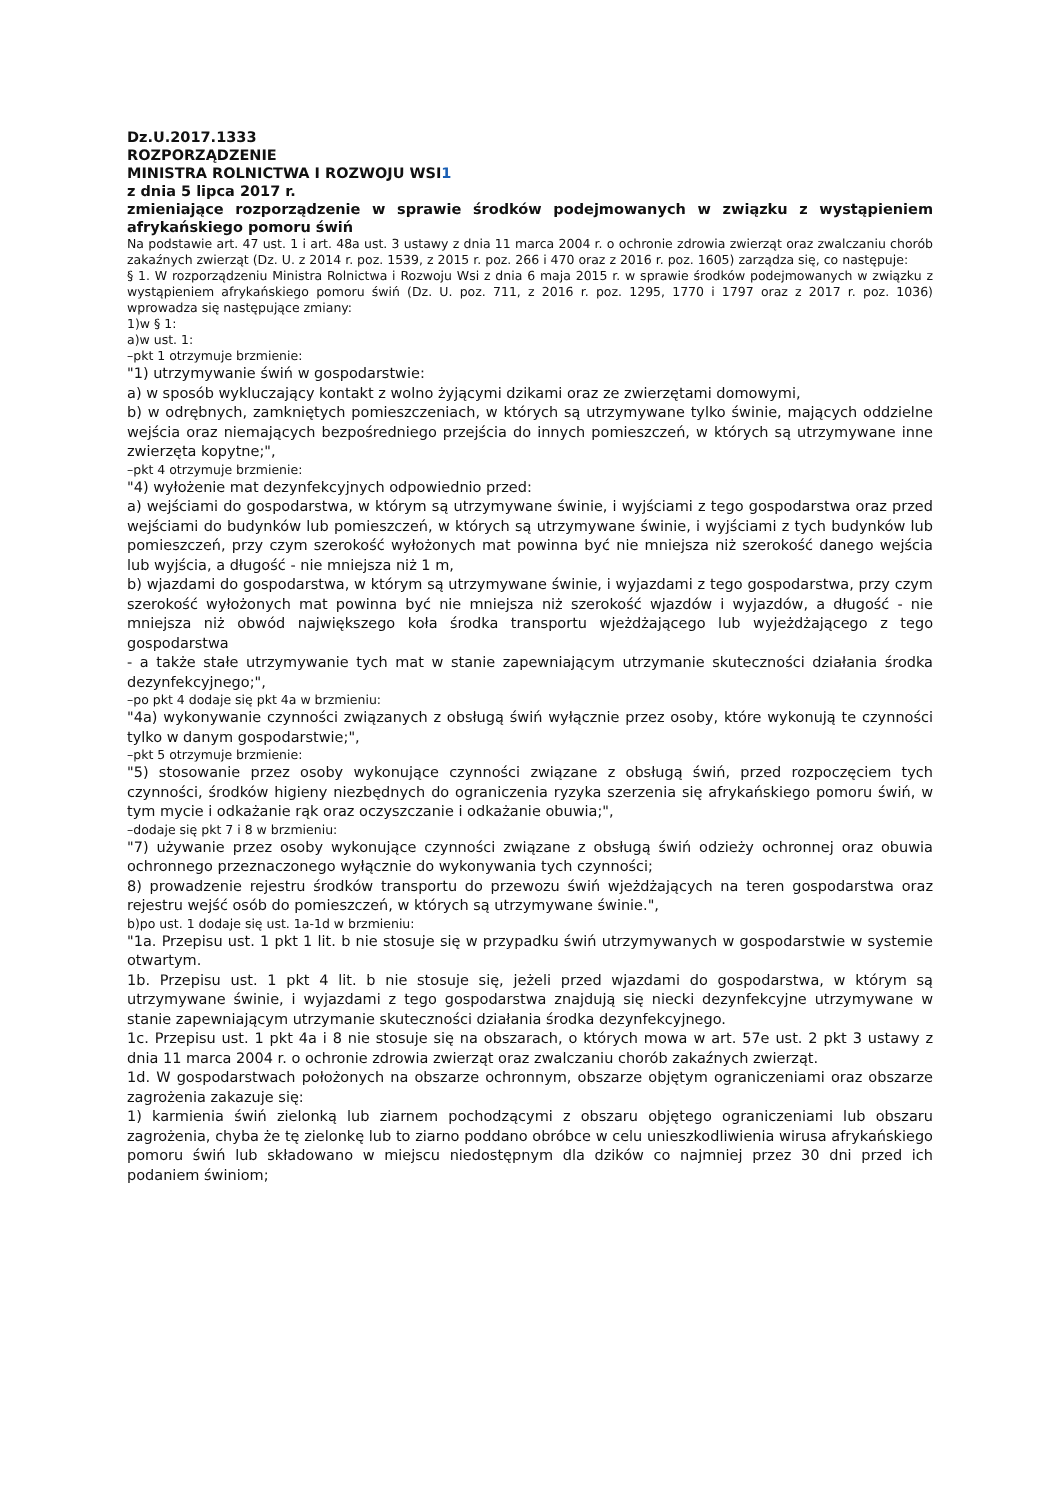Dz.U.2017.1333
ROZPORZĄDZENIE
MINISTRA ROLNICTWA I ROZWOJU WSI1
z dnia 5 lipca 2017 r.
zmieniające rozporządzenie w sprawie środków podejmowanych w związku z wystąpieniem afrykańskiego pomoru świń
Na podstawie art. 47 ust. 1 i art. 48a ust. 3 ustawy z dnia 11 marca 2004 r. o ochronie zdrowia zwierząt oraz zwalczaniu chorób zakaźnych zwierząt (Dz. U. z 2014 r. poz. 1539, z 2015 r. poz. 266 i 470 oraz z 2016 r. poz. 1605) zarządza się, co następuje:
§ 1. W rozporządzeniu Ministra Rolnictwa i Rozwoju Wsi z dnia 6 maja 2015 r. w sprawie środków podejmowanych w związku z wystąpieniem afrykańskiego pomoru świń (Dz. U. poz. 711, z 2016 r. poz. 1295, 1770 i 1797 oraz z 2017 r. poz. 1036) wprowadza się następujące zmiany:
1)w § 1:
a)w ust. 1:
–pkt 1 otrzymuje brzmienie:
"1) utrzymywanie świń w gospodarstwie:
a) w sposób wykluczający kontakt z wolno żyjącymi dzikami oraz ze zwierzętami domowymi,
b) w odrębnych, zamkniętych pomieszczeniach, w których są utrzymywane tylko świnie, mających oddzielne wejścia oraz niemających bezpośredniego przejścia do innych pomieszczeń, w których są utrzymywane inne zwierzęta kopytne;",
–pkt 4 otrzymuje brzmienie:
"4) wyłożenie mat dezynfekcyjnych odpowiednio przed:
a) wejściami do gospodarstwa, w którym są utrzymywane świnie, i wyjściami z tego gospodarstwa oraz przed wejściami do budynków lub pomieszczeń, w których są utrzymywane świnie, i wyjściami z tych budynków lub pomieszczeń, przy czym szerokość wyłożonych mat powinna być nie mniejsza niż szerokość danego wejścia lub wyjścia, a długość - nie mniejsza niż 1 m,
b) wjazdami do gospodarstwa, w którym są utrzymywane świnie, i wyjazdami z tego gospodarstwa, przy czym szerokość wyłożonych mat powinna być nie mniejsza niż szerokość wjazdów i wyjazdów, a długość - nie mniejsza niż obwód największego koła środka transportu wjeżdżającego lub wyjeżdżającego z tego gospodarstwa
- a także stałe utrzymywanie tych mat w stanie zapewniającym utrzymanie skuteczności działania środka dezynfekcyjnego;",
–po pkt 4 dodaje się pkt 4a w brzmieniu:
"4a) wykonywanie czynności związanych z obsługą świń wyłącznie przez osoby, które wykonują te czynności tylko w danym gospodarstwie;",
–pkt 5 otrzymuje brzmienie:
"5) stosowanie przez osoby wykonujące czynności związane z obsługą świń, przed rozpoczęciem tych czynności, środków higieny niezbędnych do ograniczenia ryzyka szerzenia się afrykańskiego pomoru świń, w tym mycie i odkażanie rąk oraz oczyszczanie i odkażanie obuwia;",
–dodaje się pkt 7 i 8 w brzmieniu:
"7) używanie przez osoby wykonujące czynności związane z obsługą świń odzieży ochronnej oraz obuwia ochronnego przeznaczonego wyłącznie do wykonywania tych czynności;
8) prowadzenie rejestru środków transportu do przewozu świń wjeżdżających na teren gospodarstwa oraz rejestru wejść osób do pomieszczeń, w których są utrzymywane świnie.",
b)po ust. 1 dodaje się ust. 1a-1d w brzmieniu:
"1a. Przepisu ust. 1 pkt 1 lit. b nie stosuje się w przypadku świń utrzymywanych w gospodarstwie w systemie otwartym.
1b. Przepisu ust. 1 pkt 4 lit. b nie stosuje się, jeżeli przed wjazdami do gospodarstwa, w którym są utrzymywane świnie, i wyjazdami z tego gospodarstwa znajdują się niecki dezynfekcyjne utrzymywane w stanie zapewniającym utrzymanie skuteczności działania środka dezynfekcyjnego.
1c. Przepisu ust. 1 pkt 4a i 8 nie stosuje się na obszarach, o których mowa w art. 57e ust. 2 pkt 3 ustawy z dnia 11 marca 2004 r. o ochronie zdrowia zwierząt oraz zwalczaniu chorób zakaźnych zwierząt.
1d. W gospodarstwach położonych na obszarze ochronnym, obszarze objętym ograniczeniami oraz obszarze zagrożenia zakazuje się:
1) karmienia świń zielonką lub ziarnem pochodzącymi z obszaru objętego ograniczeniami lub obszaru zagrożenia, chyba że tę zielonkę lub to ziarno poddano obróbce w celu unieszkodliwienia wirusa afrykańskiego pomoru świń lub składowano w miejscu niedostępnym dla dzików co najmniej przez 30 dni przed ich podaniem świniom;